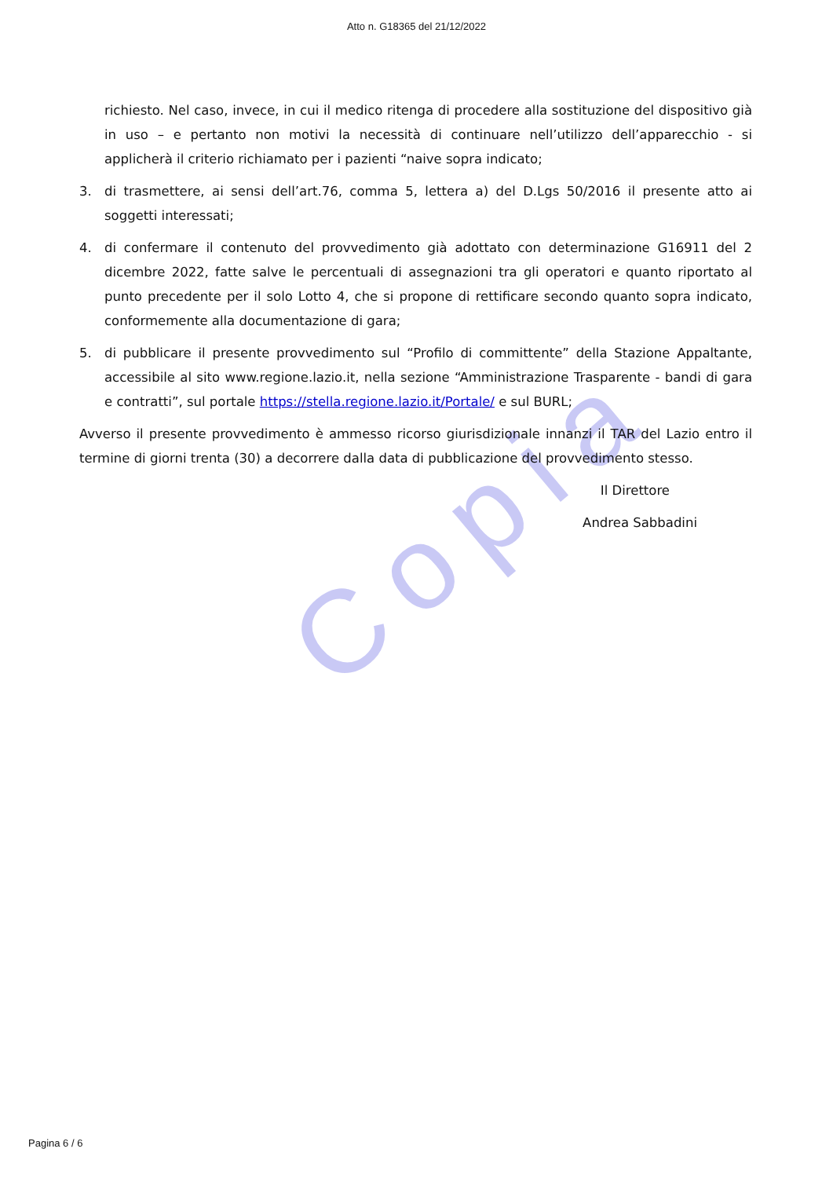Copia
Atto n. G18365 del 21/12/2022
richiesto. Nel caso, invece, in cui il medico ritenga di procedere alla sostituzione del dispositivo già in uso – e pertanto non motivi la necessità di continuare nell’utilizzo dell’apparecchio - si applicherà il criterio richiamato per i pazienti “naive sopra indicato;
3. di trasmettere, ai sensi dell’art.76, comma 5, lettera a) del D.Lgs 50/2016 il presente atto ai soggetti interessati;
4. di confermare il contenuto del provvedimento già adottato con determinazione G16911 del 2 dicembre 2022, fatte salve le percentuali di assegnazioni tra gli operatori e quanto riportato al punto precedente per il solo Lotto 4, che si propone di rettificare secondo quanto sopra indicato, conformemente alla documentazione di gara;
5. di pubblicare il presente provvedimento sul “Profilo di committente” della Stazione Appaltante, accessibile al sito www.regione.lazio.it, nella sezione “Amministrazione Trasparente - bandi di gara e contratti”, sul portale https://stella.regione.lazio.it/Portale/ e sul BURL;
Avverso il presente provvedimento è ammesso ricorso giurisdizionale innanzi il TAR del Lazio entro il termine di giorni trenta (30) a decorrere dalla data di pubblicazione del provvedimento stesso.
Il Direttore
Andrea Sabbadini
Pagina 6 / 6